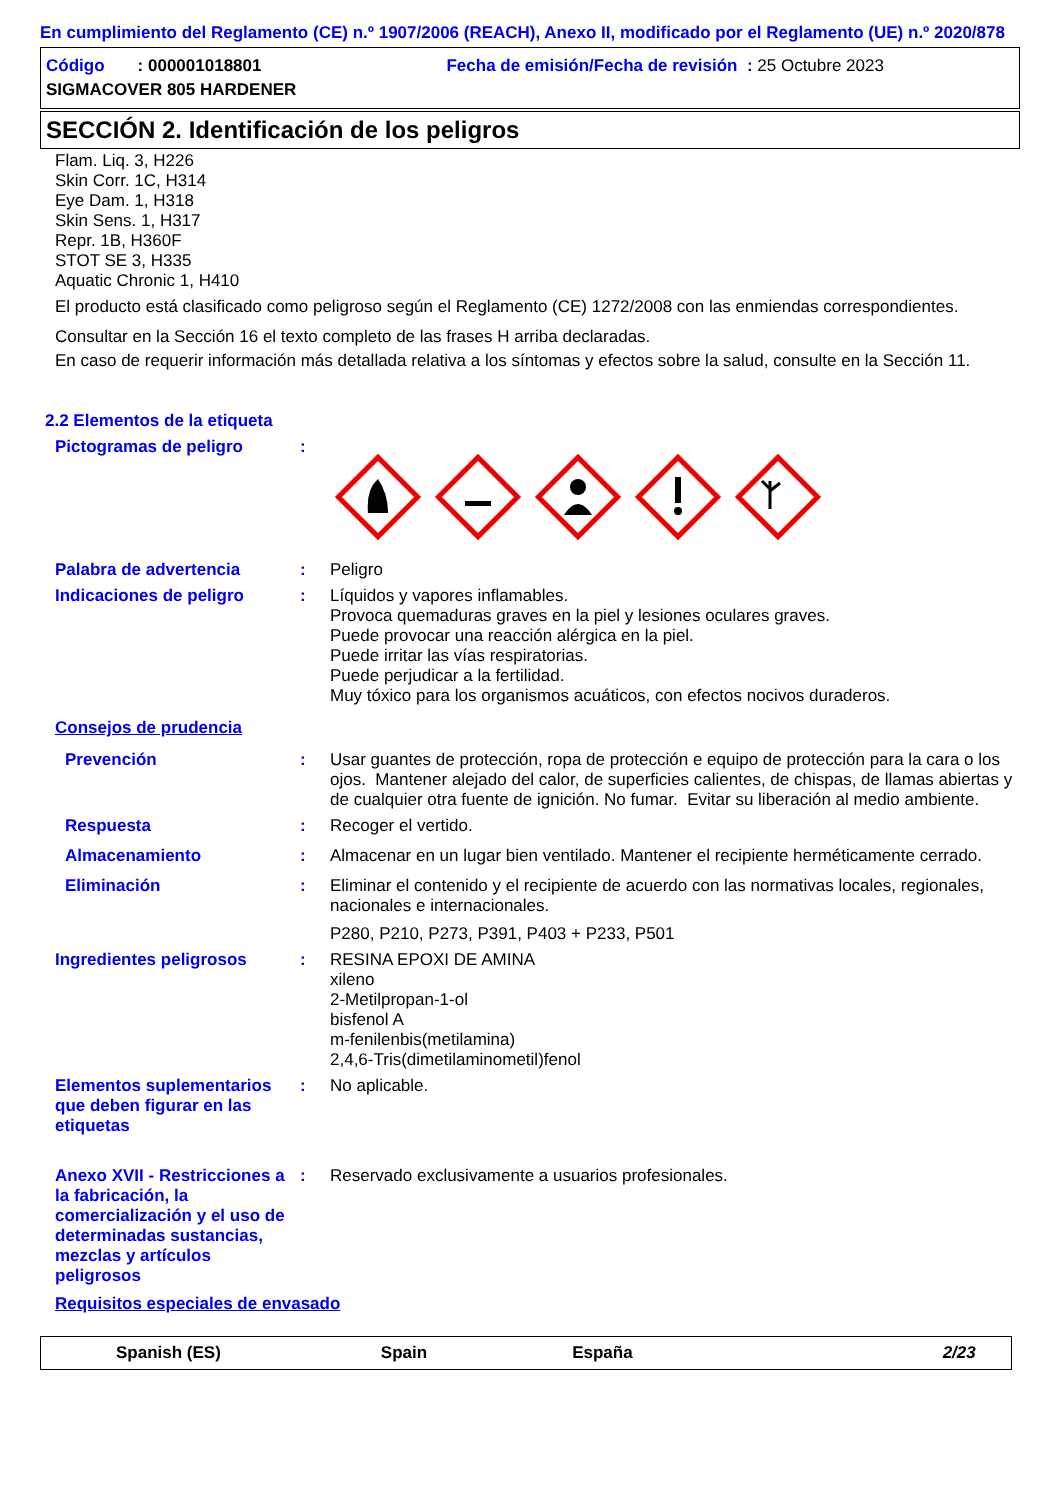En cumplimiento del Reglamento (CE) n.º 1907/2006 (REACH), Anexo II, modificado por el Reglamento (UE) n.º 2020/878
Código : 000001018801 Fecha de emisión/Fecha de revisión : 25 Octubre 2023
SIGMACOVER 805 HARDENER
SECCIÓN 2. Identificación de los peligros
Flam. Liq. 3, H226
Skin Corr. 1C, H314
Eye Dam. 1, H318
Skin Sens. 1, H317
Repr. 1B, H360F
STOT SE 3, H335
Aquatic Chronic 1, H410
El producto está clasificado como peligroso según el Reglamento (CE) 1272/2008 con las enmiendas correspondientes.
Consultar en la Sección 16 el texto completo de las frases H arriba declaradas.
En caso de requerir información más detallada relativa a los síntomas y efectos sobre la salud, consulte en la Sección 11.
2.2 Elementos de la etiqueta
Pictogramas de peligro :
Palabra de advertencia : Peligro
Indicaciones de peligro : Líquidos y vapores inflamables.
Provoca quemaduras graves en la piel y lesiones oculares graves.
Puede provocar una reacción alérgica en la piel.
Puede irritar las vías respiratorias.
Puede perjudicar a la fertilidad.
Muy tóxico para los organismos acuáticos, con efectos nocivos duraderos.
Consejos de prudencia
Prevención : Usar guantes de protección, ropa de protección e equipo de protección para la cara o los ojos. Mantener alejado del calor, de superficies calientes, de chispas, de llamas abiertas y de cualquier otra fuente de ignición. No fumar. Evitar su liberación al medio ambiente.
Respuesta : Recoger el vertido.
Almacenamiento : Almacenar en un lugar bien ventilado. Mantener el recipiente herméticamente cerrado.
Eliminación : Eliminar el contenido y el recipiente de acuerdo con las normativas locales, regionales, nacionales e internacionales.
P280, P210, P273, P391, P403 + P233, P501
Ingredientes peligrosos : RESINA EPOXI DE AMINA
xileno
2-Metilpropan-1-ol
bisfenol A
m-fenilenbis(metilamina)
2,4,6-Tris(dimetilaminometil)fenol
Elementos suplementarios que deben figurar en las etiquetas
: No aplicable.
Anexo XVII - Restricciones a la fabricación, la comercialización y el uso de determinadas sustancias, mezclas y artículos peligrosos
: Reservado exclusivamente a usuarios profesionales.
Requisitos especiales de envasado
Spanish (ES) Spain España 2/23